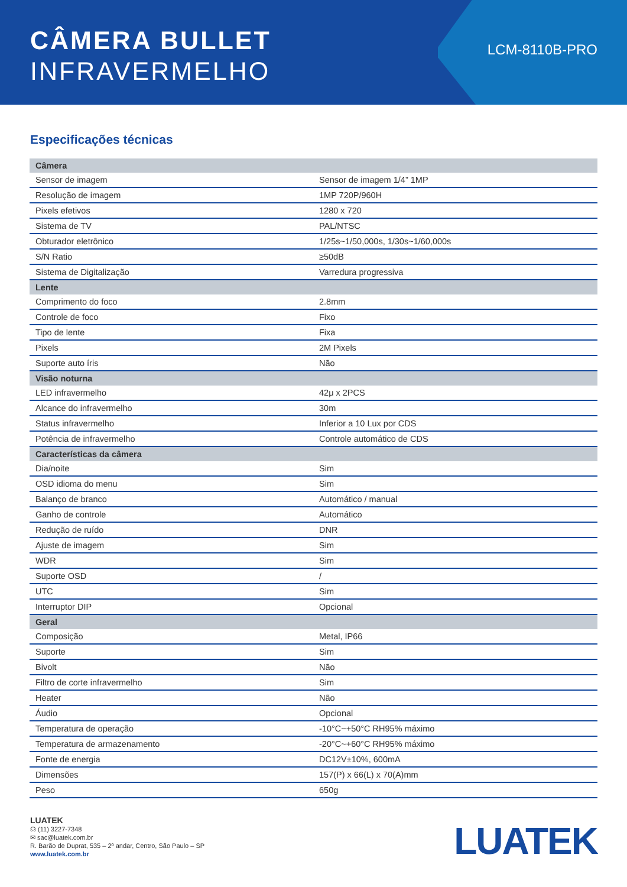CÂMERA BULLET
INFRAVERMELHO
LCM-8110B-PRO
Especificações técnicas
| Câmera | |
| Sensor de imagem | Sensor de imagem 1/4” 1MP |
| Resolução de imagem | 1MP 720P/960H |
| Pixels efetivos | 1280 x 720 |
| Sistema de TV | PAL/NTSC |
| Obturador eletrônico | 1/25s~1/50,000s, 1/30s~1/60,000s |
| S/N Ratio | ≥50dB |
| Sistema de Digitalização | Varredura progressiva |
| Lente | |
| Comprimento do foco | 2.8mm |
| Controle de foco | Fixo |
| Tipo de lente | Fixa |
| Pixels | 2M Pixels |
| Suporte auto íris | Não |
| Visão noturna | |
| LED infravermelho | 42μ x 2PCS |
| Alcance do infravermelho | 30m |
| Status infravermelho | Inferior a 10 Lux por CDS |
| Potência de infravermelho | Controle automático de CDS |
| Características da câmera | |
| Dia/noite | Sim |
| OSD idioma do menu | Sim |
| Balanço de branco | Automático / manual |
| Ganho de controle | Automático |
| Redução de ruído | DNR |
| Ajuste de imagem | Sim |
| WDR | Sim |
| Suporte OSD | / |
| UTC | Sim |
| Interruptor DIP | Opcional |
| Geral | |
| Composição | Metal, IP66 |
| Suporte | Sim |
| Bivolt | Não |
| Filtro de corte infravermelho | Sim |
| Heater | Não |
| Áudio | Opcional |
| Temperatura de operação | -10°C~+50°C RH95% máximo |
| Temperatura de armazenamento | -20°C~+60°C RH95% máximo |
| Fonte de energia | DC12V±10%, 600mA |
| Dimensões | 157(P) x 66(L) x 70(A)mm |
| Peso | 650g |
LUATEK
☊ (11) 3227-7348
✉ sac@luatek.com.br
R. Barão de Duprat, 535 – 2º andar, Centro, São Paulo – SP
www.luatek.com.br
LUATEK